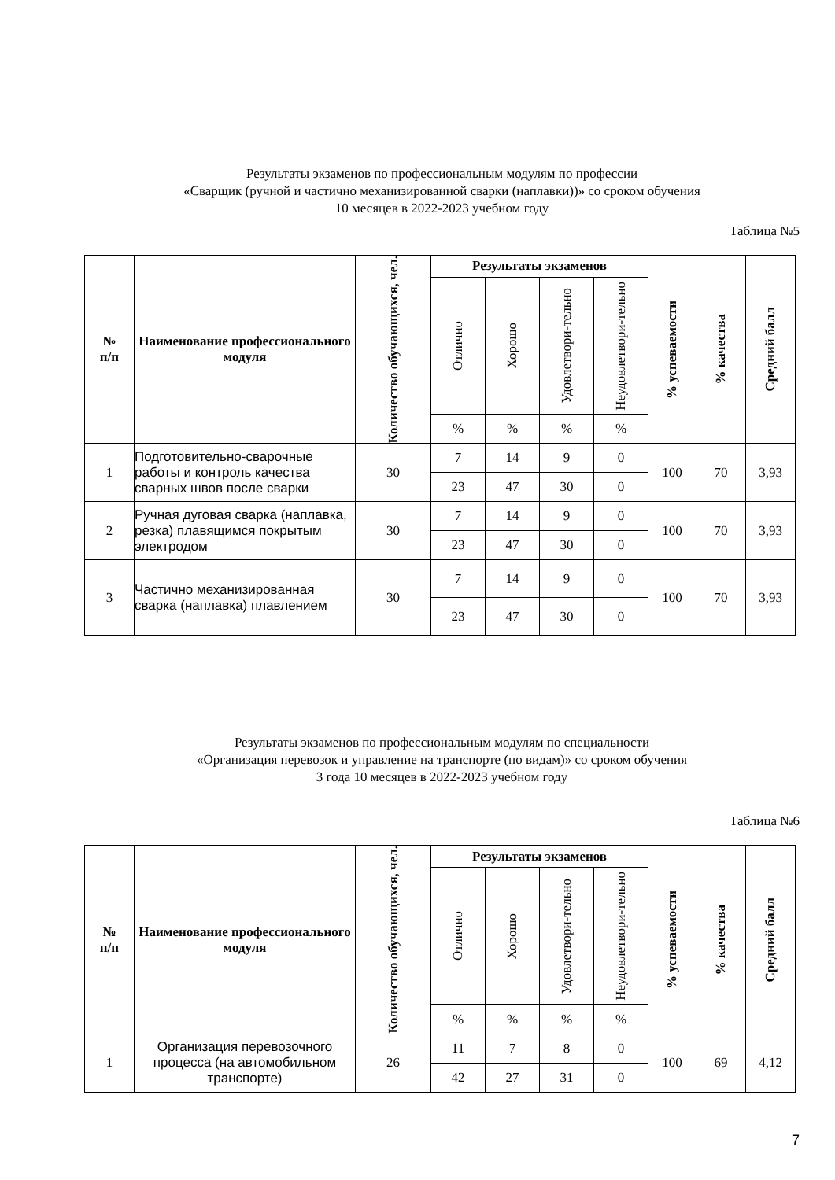Результаты экзаменов по профессиональным модулям по профессии
«Сварщик (ручной и частично механизированной сварки (наплавки))» со сроком обучения
10 месяцев в 2022-2023 учебном году
Таблица №5
| № п/п | Наименование профессионального модуля | Количество обучающихся, чел. | Результаты экзаменов | | | | % успеваемости | % качества | Средний балл |
| --- | --- | --- | --- | --- | --- | --- | --- | --- | --- |
| | | | Отлично | Хорошо | Удовлетвори-тельно | Неудовлетвори-тельно | | | |
| | | | % | % | % | % | | | |
| 1 | Подготовительно-сварочные работы и контроль качества сварных швов после сварки | 30 | 7 | 14 | 9 | 0 | 100 | 70 | 3,93 |
| | | | 23 | 47 | 30 | 0 | | | |
| 2 | Ручная дуговая сварка (наплавка, резка) плавящимся покрытым электродом | 30 | 7 | 14 | 9 | 0 | 100 | 70 | 3,93 |
| | | | 23 | 47 | 30 | 0 | | | |
| 3 | Частично механизированная сварка (наплавка) плавлением | 30 | 7 | 14 | 9 | 0 | 100 | 70 | 3,93 |
| | | | 23 | 47 | 30 | 0 | | | |
Результаты экзаменов по профессиональным модулям по специальности
«Организация перевозок и управление на транспорте (по видам)» со сроком обучения
3 года 10 месяцев в 2022-2023 учебном году
Таблица №6
| № п/п | Наименование профессионального модуля | Количество обучающихся, чел. | Результаты экзаменов | | | | % успеваемости | % качества | Средний балл |
| --- | --- | --- | --- | --- | --- | --- | --- | --- | --- |
| | | | Отлично | Хорошо | Удовлетвори-тельно | Неудовлетвори-тельно | | | |
| | | | % | % | % | % | | | |
| 1 | Организация перевозочного процесса (на автомобильном транспорте) | 26 | 11 | 7 | 8 | 0 | 100 | 69 | 4,12 |
| | | | 42 | 27 | 31 | 0 | | | |
7